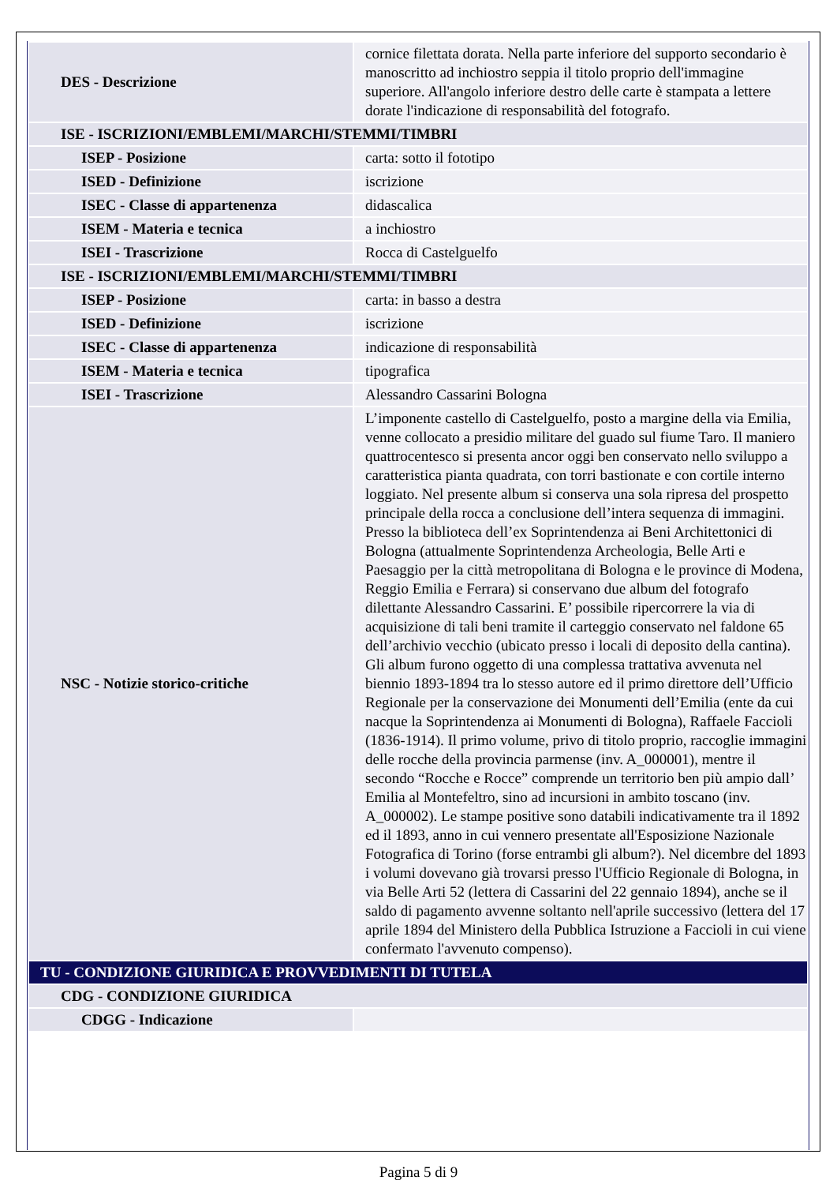| DES - Descrizione | cornice filettata dorata. Nella parte inferiore del supporto secondario è manoscritto ad inchiostro seppia il titolo proprio dell'immagine superiore. All'angolo inferiore destro delle carte è stampata a lettere dorate l'indicazione di responsabilità del fotografo. |
| ISE - ISCRIZIONI/EMBLEMI/MARCHI/STEMMI/TIMBRI | |
| ISEP - Posizione | carta: sotto il fototipo |
| ISED - Definizione | iscrizione |
| ISEC - Classe di appartenenza | didascalica |
| ISEM - Materia e tecnica | a inchiostro |
| ISEI - Trascrizione | Rocca di Castelguelfo |
| ISE - ISCRIZIONI/EMBLEMI/MARCHI/STEMMI/TIMBRI | |
| ISEP - Posizione | carta: in basso a destra |
| ISED - Definizione | iscrizione |
| ISEC - Classe di appartenenza | indicazione di responsabilità |
| ISEM - Materia e tecnica | tipografica |
| ISEI - Trascrizione | Alessandro Cassarini Bologna |
| NSC - Notizie storico-critiche | L’imponente castello di Castelguelfo, posto a margine della via Emilia, venne collocato a presidio militare del guado sul fiume Taro. Il maniero quattrocentesco si presenta ancor oggi ben conservato nello sviluppo a caratteristica pianta quadrata, con torri bastionate e con cortile interno loggiato. Nel presente album si conserva una sola ripresa del prospetto principale della rocca a conclusione dell’intera sequenza di immagini. Presso la biblioteca dell’ex Soprintendenza ai Beni Architettonici di Bologna (attualmente Soprintendenza Archeologia, Belle Arti e Paesaggio per la città metropolitana di Bologna e le province di Modena, Reggio Emilia e Ferrara) si conservano due album del fotografo dilettante Alessandro Cassarini. E’ possibile ripercorrere la via di acquisizione di tali beni tramite il carteggio conservato nel faldone 65 dell’archivio vecchio (ubicato presso i locali di deposito della cantina). Gli album furono oggetto di una complessa trattativa avvenuta nel biennio 1893-1894 tra lo stesso autore ed il primo direttore dell’Ufficio Regionale per la conservazione dei Monumenti dell’Emilia (ente da cui nacque la Soprintendenza ai Monumenti di Bologna), Raffaele Faccioli (1836-1914). Il primo volume, privo di titolo proprio, raccoglie immagini delle rocche della provincia parmense (inv. A_000001), mentre il secondo “Rocche e Rocce” comprende un territorio ben più ampio dall’ Emilia al Montefeltro, sino ad incursioni in ambito toscano (inv. A_000002). Le stampe positive sono databili indicativamente tra il 1892 ed il 1893, anno in cui vennero presentate all'Esposizione Nazionale Fotografica di Torino (forse entrambi gli album?). Nel dicembre del 1893 i volumi dovevano già trovarsi presso l'Ufficio Regionale di Bologna, in via Belle Arti 52 (lettera di Cassarini del 22 gennaio 1894), anche se il saldo di pagamento avvenne soltanto nell'aprile successivo (lettera del 17 aprile 1894 del Ministero della Pubblica Istruzione a Faccioli in cui viene confermato l'avvenuto compenso). |
| TU - CONDIZIONE GIURIDICA E PROVVEDIMENTI DI TUTELA | |
| CDG - CONDIZIONE GIURIDICA | |
| CDGG - Indicazione | |
Pagina 5 di 9